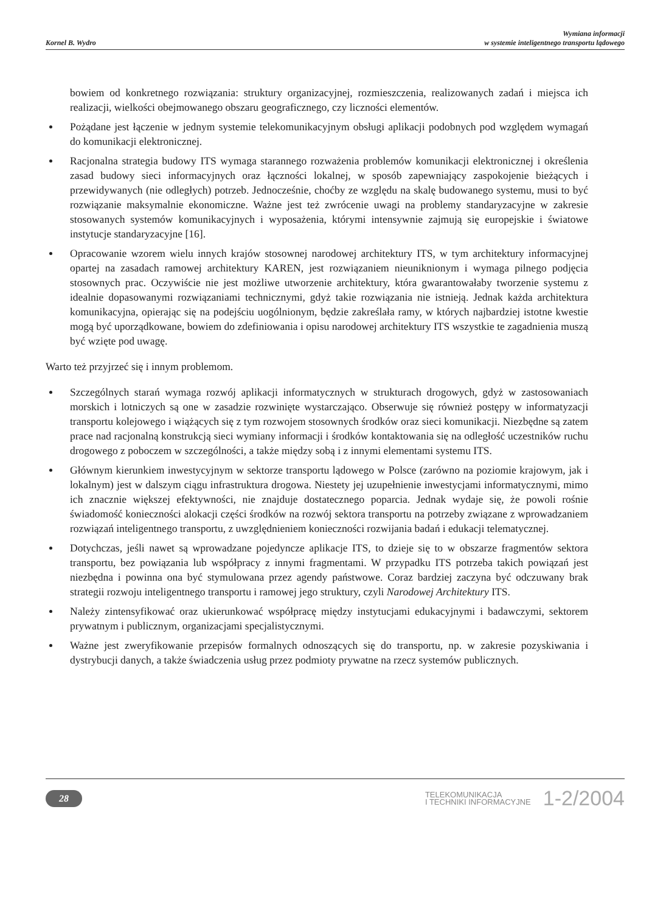Kornel B. Wydro
Wymiana informacji
w systemie inteligentnego transportu lądowego
bowiem od konkretnego rozwiązania: struktury organizacyjnej, rozmieszczenia, realizowanych zadań i miejsca ich realizacji, wielkości obejmowanego obszaru geograficznego, czy liczności elementów.
Pożądane jest łączenie w jednym systemie telekomunikacyjnym obsługi aplikacji podobnych pod względem wymagań do komunikacji elektronicznej.
Racjonalna strategia budowy ITS wymaga starannego rozważenia problemów komunikacji elektronicznej i określenia zasad budowy sieci informacyjnych oraz łączności lokalnej, w sposób zapewniający zaspokojenie bieżących i przewidywanych (nie odległych) potrzeb. Jednocześnie, choćby ze względu na skalę budowanego systemu, musi to być rozwiązanie maksymalnie ekonomiczne. Ważne jest też zwrócenie uwagi na problemy standaryzacyjne w zakresie stosowanych systemów komunikacyjnych i wyposażenia, którymi intensywnie zajmują się europejskie i światowe instytucje standaryzacyjne [16].
Opracowanie wzorem wielu innych krajów stosownej narodowej architektury ITS, w tym architektury informacyjnej opartej na zasadach ramowej architektury KAREN, jest rozwiązaniem nieuniknionym i wymaga pilnego podjęcia stosownych prac. Oczywiście nie jest możliwe utworzenie architektury, która gwarantowałaby tworzenie systemu z idealnie dopasowanymi rozwiązaniami technicznymi, gdyż takie rozwiązania nie istnieją. Jednak każda architektura komunikacyjna, opierając się na podejściu uogólnionym, będzie zakreślała ramy, w których najbardziej istotne kwestie mogą być uporządkowane, bowiem do zdefiniowania i opisu narodowej architektury ITS wszystkie te zagadnienia muszą być wzięte pod uwagę.
Warto też przyjrzeć się i innym problemom.
Szczególnych starań wymaga rozwój aplikacji informatycznych w strukturach drogowych, gdyż w zastosowaniach morskich i lotniczych są one w zasadzie rozwinięte wystarczająco. Obserwuje się również postępy w informatyzacji transportu kolejowego i wiążących się z tym rozwojem stosownych środków oraz sieci komunikacji. Niezbędne są zatem prace nad racjonalną konstrukcją sieci wymiany informacji i środków kontaktowania się na odległość uczestników ruchu drogowego z poboczem w szczególności, a także między sobą i z innymi elementami systemu ITS.
Głównym kierunkiem inwestycyjnym w sektorze transportu lądowego w Polsce (zarówno na poziomie krajowym, jak i lokalnym) jest w dalszym ciągu infrastruktura drogowa. Niestety jej uzupełnienie inwestycjami informatycznymi, mimo ich znacznie większej efektywności, nie znajduje dostatecznego poparcia. Jednak wydaje się, że powoli rośnie świadomość konieczności alokacji części środków na rozwój sektora transportu na potrzeby związane z wprowadzaniem rozwiązań inteligentnego transportu, z uwzględnieniem konieczności rozwijania badań i edukacji telematycznej.
Dotychczas, jeśli nawet są wprowadzane pojedyncze aplikacje ITS, to dzieje się to w obszarze fragmentów sektora transportu, bez powiązania lub współpracy z innymi fragmentami. W przypadku ITS potrzeba takich powiązań jest niezbędna i powinna ona być stymulowana przez agendy państwowe. Coraz bardziej zaczyna być odczuwany brak strategii rozwoju inteligentnego transportu i ramowej jego struktury, czyli Narodowej Architektury ITS.
Należy zintensyfikować oraz ukierunkować współpracę między instytucjami edukacyjnymi i badawczymi, sektorem prywatnym i publicznym, organizacjami specjalistycznymi.
Ważne jest zweryfikowanie przepisów formalnych odnoszących się do transportu, np. w zakresie pozyskiwania i dystrybucji danych, a także świadczenia usług przez podmioty prywatne na rzecz systemów publicznych.
28
TELEKOMUNIKACJA
I TECHNIKI INFORMACYJNE
1-2/2004